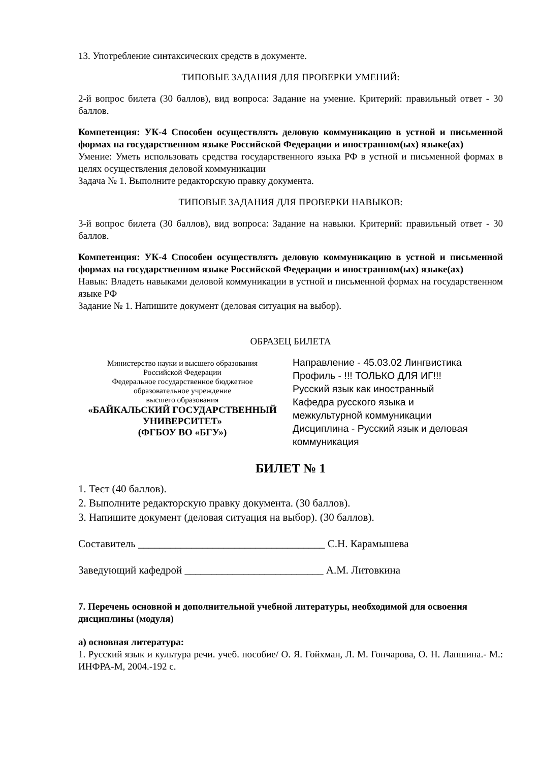13. Употребление синтаксических средств в документе.
ТИПОВЫЕ ЗАДАНИЯ ДЛЯ ПРОВЕРКИ УМЕНИЙ:
2-й вопрос билета (30 баллов), вид вопроса: Задание на умение. Критерий: правильный ответ - 30 баллов.
Компетенция: УК-4 Способен осуществлять деловую коммуникацию в устной и письменной формах на государственном языке Российской Федерации и иностранном(ых) языке(ах)
Умение: Уметь использовать средства государственного языка РФ в устной и письменной формах в целях осуществления деловой коммуникации
Задача № 1. Выполните редакторскую правку документа.
ТИПОВЫЕ ЗАДАНИЯ ДЛЯ ПРОВЕРКИ НАВЫКОВ:
3-й вопрос билета (30 баллов), вид вопроса: Задание на навыки. Критерий: правильный ответ - 30 баллов.
Компетенция: УК-4 Способен осуществлять деловую коммуникацию в устной и письменной формах на государственном языке Российской Федерации и иностранном(ых) языке(ах)
Навык: Владеть навыками деловой коммуникации в устной и письменной формах на государственном языке РФ
Задание № 1. Напишите документ (деловая ситуация на выбор).
ОБРАЗЕЦ БИЛЕТА
Министерство науки и высшего образования
Российской Федерации
Федеральное государственное бюджетное
образовательное учреждение
высшего образования
«БАЙКАЛЬСКИЙ ГОСУДАРСТВЕННЫЙ
УНИВЕРСИТЕТ»
(ФГБОУ ВО «БГУ»)
Направление - 45.03.02 Лингвистика
Профиль - !!! ТОЛЬКО ДЛЯ ИГ!!!
Русский язык как иностранный
Кафедра русского языка и
межкультурной коммуникации
Дисциплина - Русский язык и деловая
коммуникация
БИЛЕТ № 1
1. Тест (40 баллов).
2. Выполните редакторскую правку документа. (30 баллов).
3. Напишите документ (деловая ситуация на выбор). (30 баллов).
Составитель ___________________________________ С.Н. Карамышева
Заведующий кафедрой __________________________ А.М. Литовкина
7. Перечень основной и дополнительной учебной литературы, необходимой для освоения дисциплины (модуля)
а) основная литература:
1. Русский язык и культура речи. учеб. пособие/ О. Я. Гойхман, Л. М. Гончарова, О. Н. Лапшина.- М.: ИНФРА-М, 2004.-192 с.